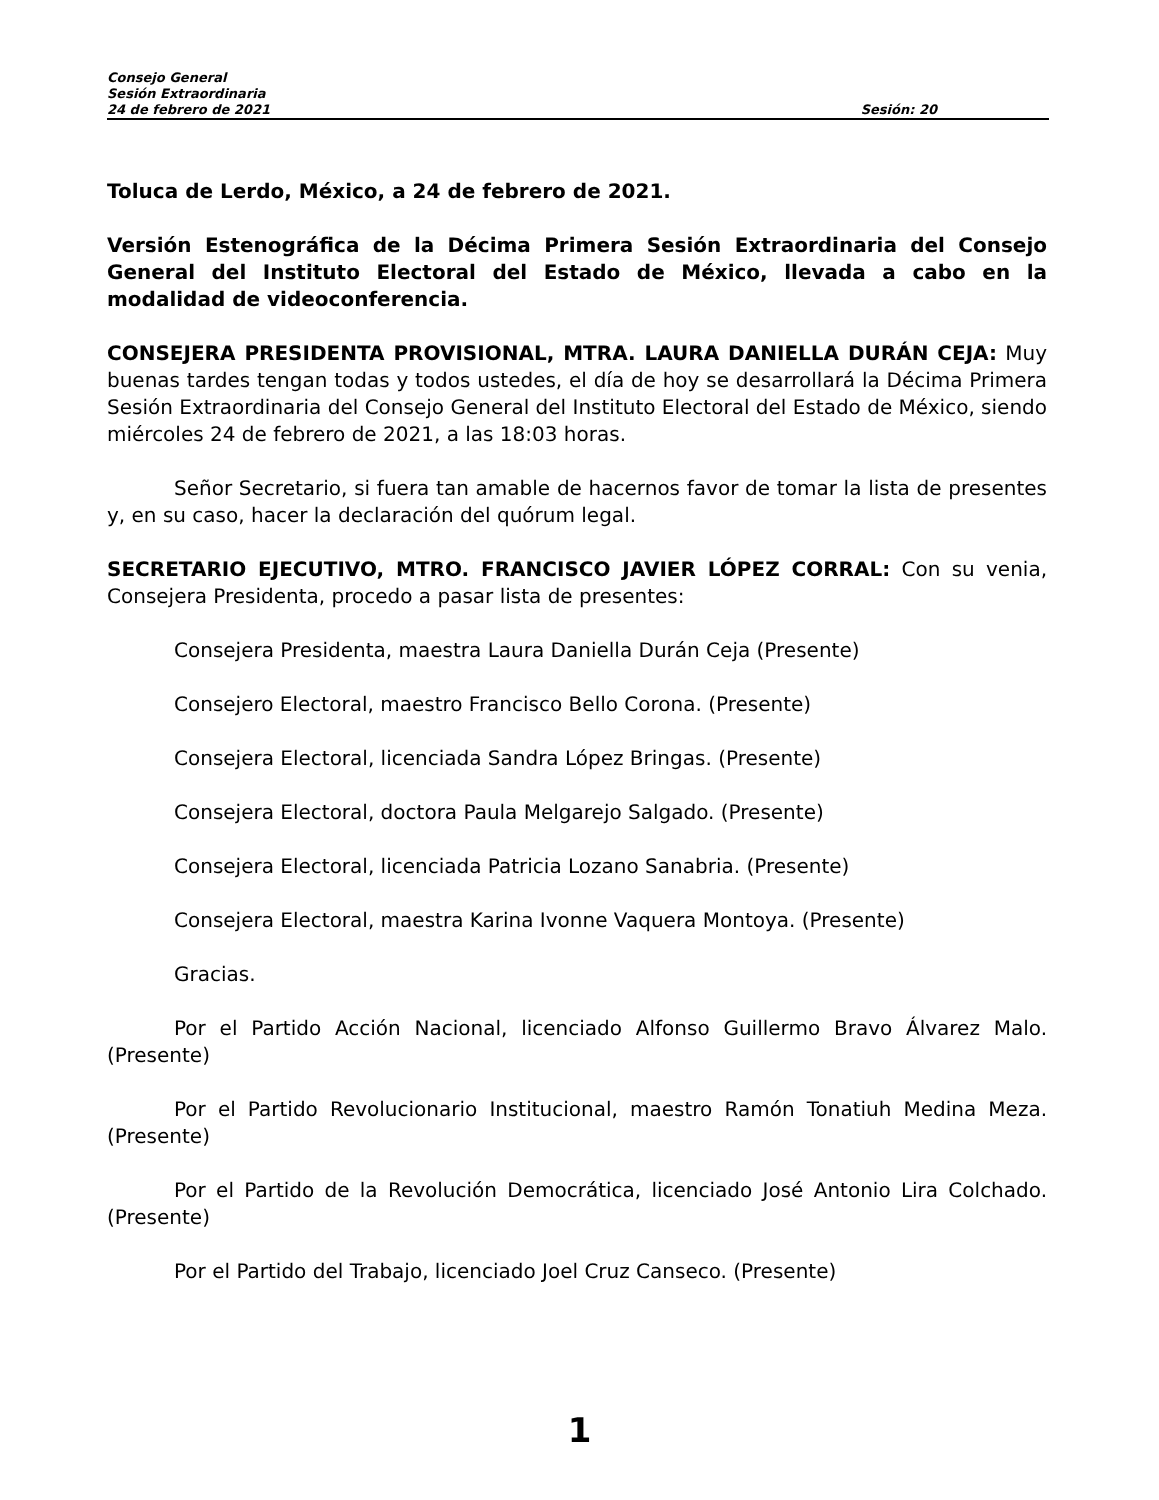Consejo General
Sesión Extraordinaria
24 de febrero de 2021 Sesión: 20
Toluca de Lerdo, México, a 24 de febrero de 2021.
Versión Estenográfica de la Décima Primera Sesión Extraordinaria del Consejo General del Instituto Electoral del Estado de México, llevada a cabo en la modalidad de videoconferencia.
CONSEJERA PRESIDENTA PROVISIONAL, MTRA. LAURA DANIELLA DURÁN CEJA: Muy buenas tardes tengan todas y todos ustedes, el día de hoy se desarrollará la Décima Primera Sesión Extraordinaria del Consejo General del Instituto Electoral del Estado de México, siendo miércoles 24 de febrero de 2021, a las 18:03 horas.
Señor Secretario, si fuera tan amable de hacernos favor de tomar la lista de presentes y, en su caso, hacer la declaración del quórum legal.
SECRETARIO EJECUTIVO, MTRO. FRANCISCO JAVIER LÓPEZ CORRAL: Con su venia, Consejera Presidenta, procedo a pasar lista de presentes:
Consejera Presidenta, maestra Laura Daniella Durán Ceja (Presente)
Consejero Electoral, maestro Francisco Bello Corona. (Presente)
Consejera Electoral, licenciada Sandra López Bringas. (Presente)
Consejera Electoral, doctora Paula Melgarejo Salgado. (Presente)
Consejera Electoral, licenciada Patricia Lozano Sanabria. (Presente)
Consejera Electoral, maestra Karina Ivonne Vaquera Montoya. (Presente)
Gracias.
Por el Partido Acción Nacional, licenciado Alfonso Guillermo Bravo Álvarez Malo. (Presente)
Por el Partido Revolucionario Institucional, maestro Ramón Tonatiuh Medina Meza. (Presente)
Por el Partido de la Revolución Democrática, licenciado José Antonio Lira Colchado. (Presente)
Por el Partido del Trabajo, licenciado Joel Cruz Canseco. (Presente)
1